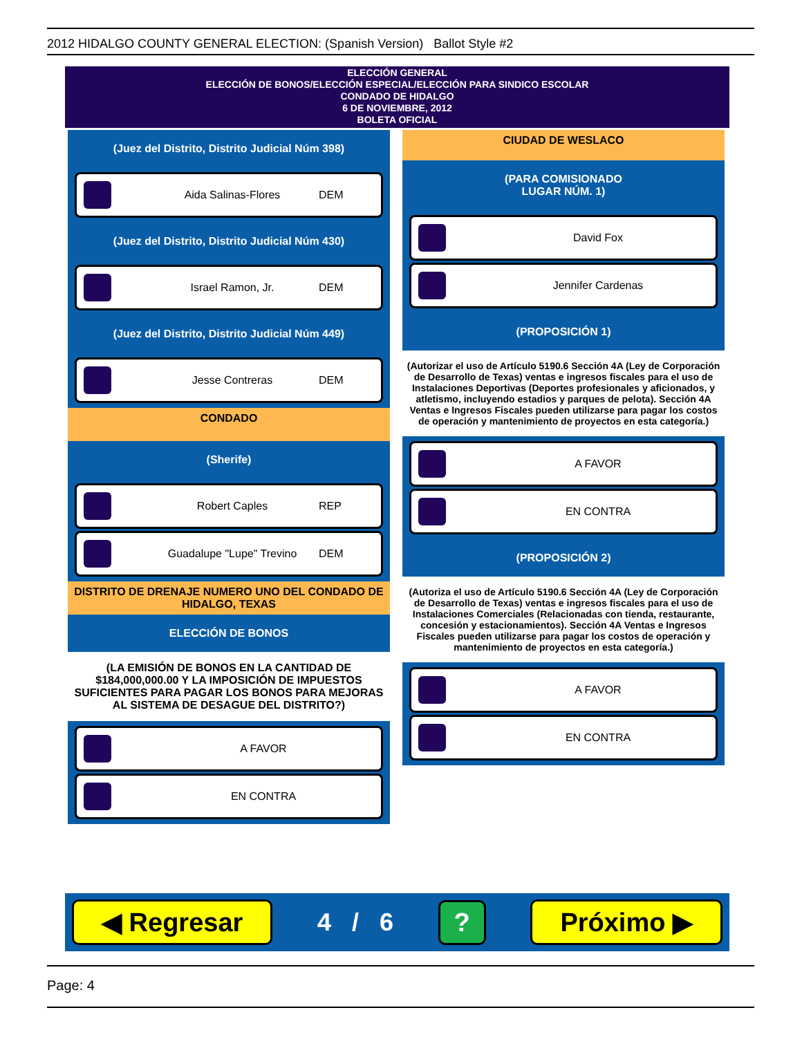2012 HIDALGO COUNTY GENERAL ELECTION: (Spanish Version) Ballot Style #2
ELECCIÓN GENERAL
ELECCIÓN DE BONOS/ELECCIÓN ESPECIAL/ELECCIÓN PARA SINDICO ESCOLAR
CONDADO DE HIDALGO
6 DE NOVIEMBRE, 2012
BOLETA OFICIAL
(Juez del Distrito, Distrito Judicial Núm 398)
Aida Salinas-Flores DEM
(Juez del Distrito, Distrito Judicial Núm 430)
Israel Ramon, Jr. DEM
(Juez del Distrito, Distrito Judicial Núm 449)
Jesse Contreras DEM
CONDADO
(Sherife)
Robert Caples REP
Guadalupe "Lupe" Trevino DEM
DISTRITO DE DRENAJE NUMERO UNO DEL CONDADO DE HIDALGO, TEXAS
ELECCIÓN DE BONOS
(LA EMISIÓN DE BONOS EN LA CANTIDAD DE $184,000,000.00 Y LA IMPOSICIÓN DE IMPUESTOS SUFICIENTES PARA PAGAR LOS BONOS PARA MEJORAS AL SISTEMA DE DESAGUE DEL DISTRITO?)
A FAVOR
EN CONTRA
CIUDAD DE WESLACO
(PARA COMISIONADO
LUGAR NÚM. 1)
David Fox
Jennifer Cardenas
(PROPOSICIÓN 1)
(Autorizar el uso de Artículo 5190.6 Sección 4A (Ley de Corporación de Desarrollo de Texas) ventas e ingresos fiscales para el uso de Instalaciones Deportivas (Deportes profesionales y aficionados, y atletismo, incluyendo estadios y parques de pelota). Sección 4A Ventas e Ingresos Fiscales pueden utilizarse para pagar los costos de operación y mantenimiento de proyectos en esta categoría.)
A FAVOR
EN CONTRA
(PROPOSICIÓN 2)
(Autoriza el uso de Artículo 5190.6 Sección 4A (Ley de Corporación de Desarrollo de Texas) ventas e ingresos fiscales para el uso de Instalaciones Comerciales (Relacionadas con tienda, restaurante, concesión y estacionamientos). Sección 4A Ventas e Ingresos Fiscales pueden utilizarse para pagar los costos de operación y mantenimiento de proyectos en esta categoría.)
A FAVOR
EN CONTRA
◀ Regresar 4 / 6? Próximo ▶
Page: 4